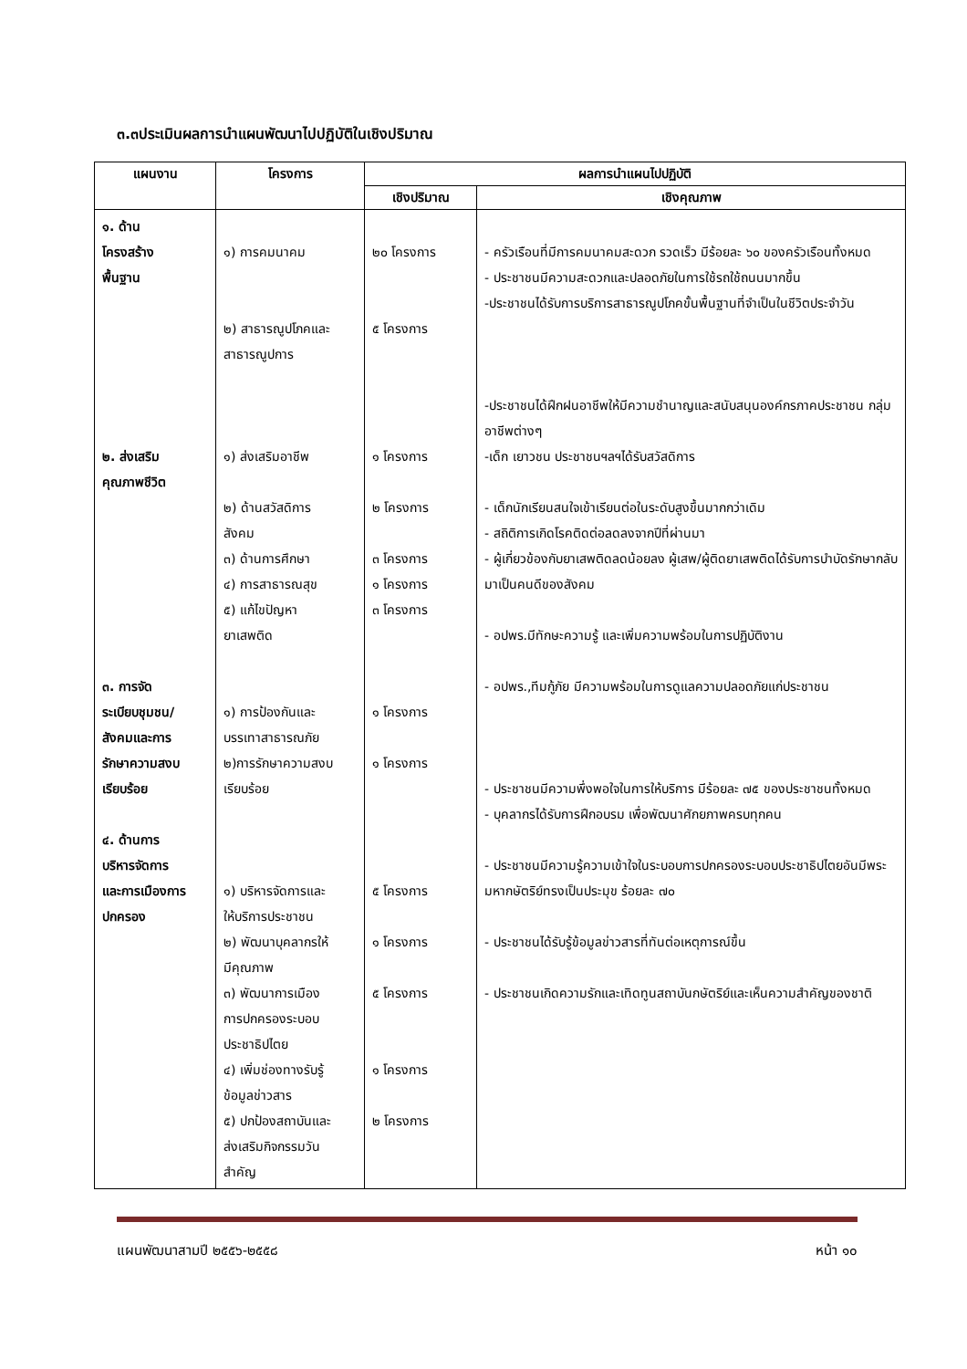๓.๓ประเมินผลการนำแผนพัฒนาไปปฏิบัติในเชิงปริมาณ
| แผนงาน | โครงการ | ผลการนำแผนไปปฏิบัติ | |
| --- | --- | --- | --- |
| | | เชิงปริมาณ | เชิงคุณภาพ |
| ๑. ด้าน โครงสร้าง พื้นฐาน ๒. ส่งเสริม คุณภาพชีวิต ๓. การจัด ระเบียบชุมชน/ สังคมและการ รักษาความสงบ เรียบร้อย ๔. ด้านการ บริหารจัดการ และการเมืองการ ปกครอง | ๑) การคมนาคม ๒) สาธารณูปโภคและ สาธารณูปการ ๑) ส่งเสริมอาชีพ ๒) ด้านสวัสดิการ สังคม ๓) ด้านการศึกษา ๔) การสาธารณสุข ๕) แก้ไขปัญหา ยาเสพติด ๑) การป้องกันและ บรรเทาสาธารณภัย ๒)การรักษาความสงบ เรียบร้อย ๑) บริหารจัดการและ ให้บริการประชาชน ๒) พัฒนาบุคลากรให้ มีคุณภาพ ๓) พัฒนาการเมือง การปกครองระบอบ ประชาธิปไตย ๔) เพิ่มช่องทางรับรู้ ข้อมูลข่าวสาร ๕) ปกป้องสถาบันและ ส่งเสริมกิจกรรมวัน สำคัญ | ๒๐ โครงการ ๕ โครงการ ๑ โครงการ ๒ โครงการ ๓ โครงการ ๑ โครงการ ๓ โครงการ ๑ โครงการ ๑ โครงการ ๕ โครงการ ๑ โครงการ ๕ โครงการ ๑ โครงการ ๒ โครงการ | - ครัวเรือนที่มีการคมนาคมสะดวก รวดเร็ว มีร้อยละ ๖๐ ของครัวเรือนทั้งหมด - ประชาชนมีความสะดวกและปลอดภัยในการใช้รถใช้ถนนมากขึ้น -ประชาชนได้รับการบริการสาธารณูปโภคขั้นพื้นฐานที่จำเป็นในชีวิตประจำวัน -ประชาชนได้ฝึกฝนอาชีพให้มีความชำนาญและสนับสนุนองค์กรภาคประชาชน กลุ่มอาชีพต่างๆ -เด็ก เยาวชน ประชาชนฯลฯได้รับสวัสดิการ - เด็กนักเรียนสนใจเข้าเรียนต่อในระดับสูงขึ้นมากกว่าเดิม - สถิติการเกิดโรคติดต่อลดลงจากปีที่ผ่านมา - ผู้เกี่ยวข้องกับยาเสพติดลดน้อยลง ผู้เสพ/ผู้ติดยาเสพติดได้รับการบำบัดรักษากลับมาเป็นคนดีของสังคม - อปพร.มีทักษะความรู้ และเพิ่มความพร้อมในการปฏิบัติงาน - อปพร.,ทีมกู้ภัย มีความพร้อมในการดูแลความปลอดภัยแก่ประชาชน - ประชาชนมีความพึ่งพอใจในการให้บริการ มีร้อยละ ๗๕ ของประชาชนทั้งหมด - บุคลากรได้รับการฝึกอบรม เพื่อพัฒนาศักยภาพครบทุกคน - ประชาชนมีความรู้ความเข้าใจในระบอบการปกครองระบอบประชาธิปไตยอันมีพระมหากษัตริย์ทรงเป็นประมุข ร้อยละ ๗๐ - ประชาชนได้รับรู้ข้อมูลข่าวสารที่ทันต่อเหตุการณ์ขึ้น - ประชาชนเกิดความรักและเทิดทูนสถาบันกษัตริย์และเห็นความสำคัญของชาติ |
แผนพัฒนาสามปี ๒๕๕๖-๒๕๕๘ หน้า ๑๐